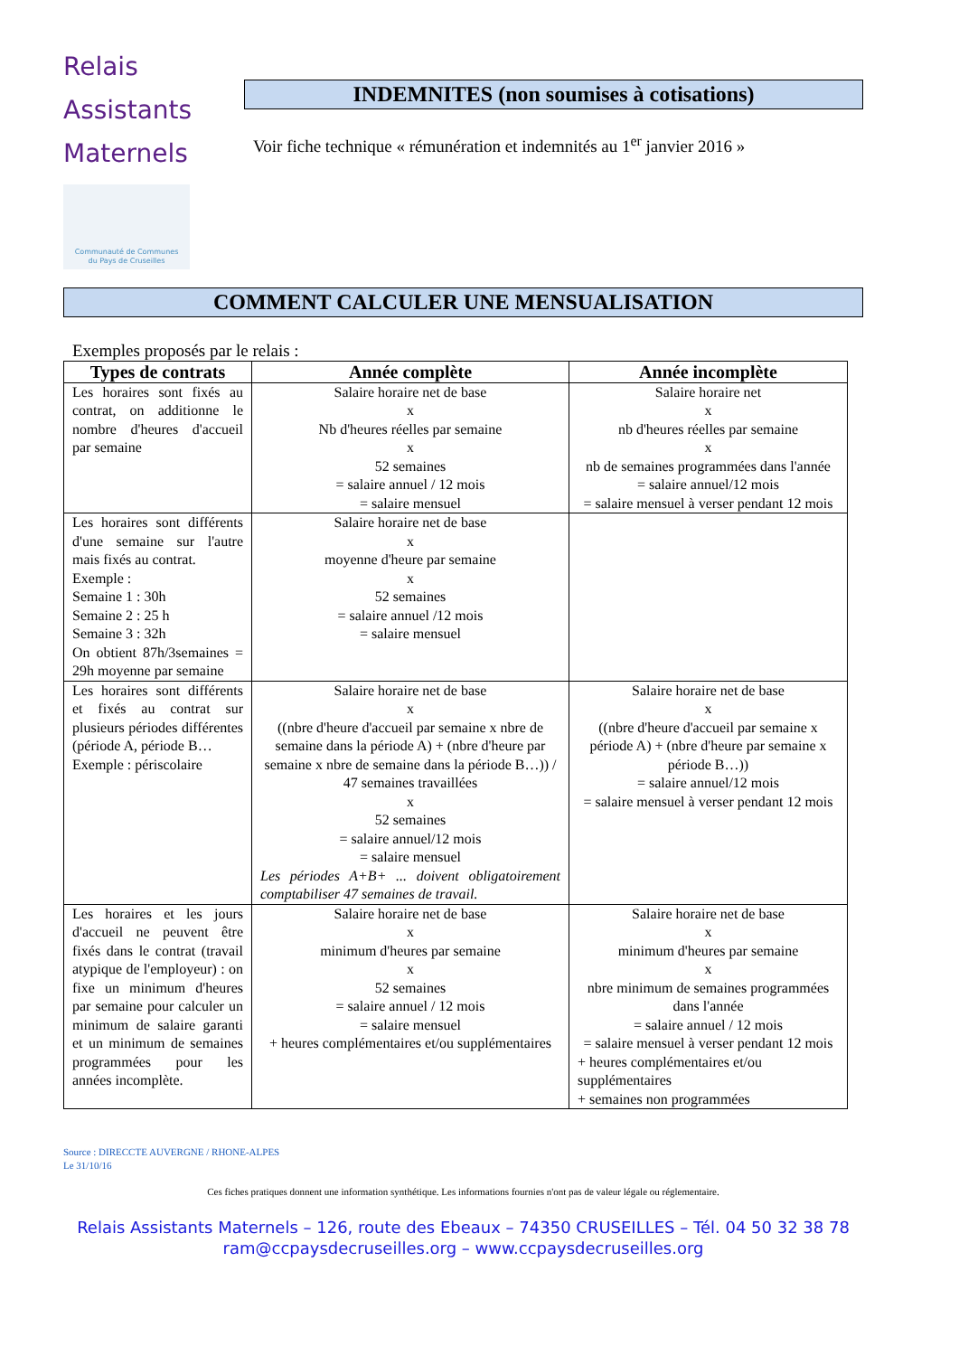Relais
Assistants
Maternels
Communauté de Communes
du Pays de Cruseilles
INDEMNITES (non soumises à cotisations)
Voir fiche technique « rémunération et indemnités au 1<sup>er</sup> janvier 2016 »
COMMENT CALCULER UNE MENSUALISATION
Exemples proposés par le relais :
| Types de contrats | Année complète | Année incomplète |
| --- | --- | --- |
| Les horaires sont fixés au contrat, on additionne le nombre d'heures d'accueil par semaine | Salaire horaire net de base x Nb d'heures réelles par semaine x 52 semaines = salaire annuel / 12 mois = salaire mensuel | Salaire horaire net x nb d'heures réelles par semaine x nb de semaines programmées dans l'année = salaire annuel/12 mois = salaire mensuel à verser pendant 12 mois |
| Les horaires sont différents d'une semaine sur l'autre mais fixés au contrat. Exemple : Semaine 1 : 30h Semaine 2 : 25 h Semaine 3 : 32h On obtient 87h/3semaines = 29h moyenne par semaine | Salaire horaire net de base x moyenne d'heure par semaine x 52 semaines = salaire annuel /12 mois = salaire mensuel | |
| Les horaires sont différents et fixés au contrat sur plusieurs périodes différentes (période A, période B… Exemple : périscolaire | Salaire horaire net de base x ((nbre d'heure d'accueil par semaine x nbre de semaine dans la période A) + (nbre d'heure par semaine x nbre de semaine dans la période B…)) / 47 semaines travaillées x 52 semaines = salaire annuel/12 mois = salaire mensuel Les périodes A+B+ ... doivent obligatoirement comptabiliser 47 semaines de travail. | Salaire horaire net de base x ((nbre d'heure d'accueil par semaine x période A) + (nbre d'heure par semaine x période B…)) = salaire annuel/12 mois = salaire mensuel à verser pendant 12 mois |
| Les horaires et les jours d'accueil ne peuvent être fixés dans le contrat (travail atypique de l'employeur) : on fixe un minimum d'heures par semaine pour calculer un minimum de salaire garanti et un minimum de semaines programmées pour les années incomplète. | Salaire horaire net de base x minimum d'heures par semaine x 52 semaines = salaire annuel / 12 mois = salaire mensuel + heures complémentaires et/ou supplémentaires | Salaire horaire net de base x minimum d'heures par semaine x nbre minimum de semaines programmées dans l'année = salaire annuel / 12 mois = salaire mensuel à verser pendant 12 mois + heures complémentaires et/ou supplémentaires + semaines non programmées |
Source : DIRECCTE AUVERGNE / RHONE-ALPES
Le 31/10/16
Ces fiches pratiques donnent une information synthétique. Les informations fournies n'ont pas de valeur légale ou réglementaire.
Relais Assistants Maternels – 126, route des Ebeaux – 74350 CRUSEILLES – Tél. 04 50 32 38 78
ram@ccpaysdecruseilles.org – www.ccpaysdecruseilles.org